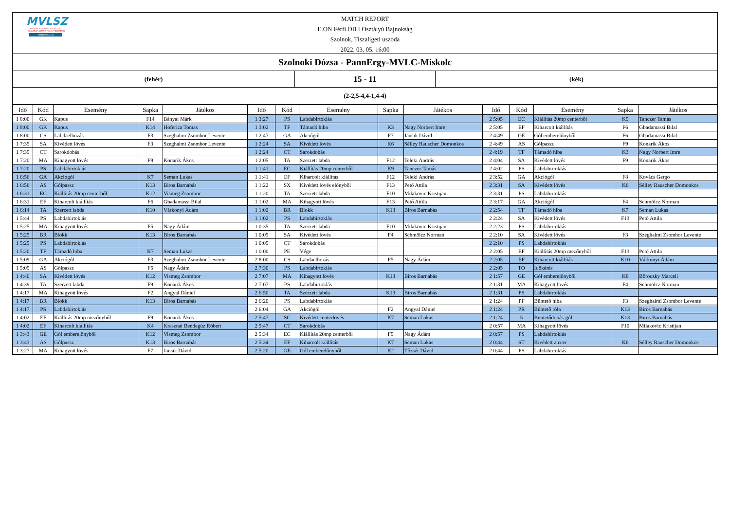MVLSZ
MAGYAR VÍZILABDA SZÖVETSÉG
HUNGARIAN WATER POLO FEDERATION
WATERPOLO.HU
MATCH REPORT
E.ON Férfi OB I Osztályú Bajnokság
Szolnok, Tiszaligeti uszoda
2022. 03. 05. 16:00
Szolnoki Dózsa - PannErgy-MVLC-Miskolc
(fehér)
15 - 11
(kék)
(2-2,5-4,4-1,4-4)
| Idő | Kód | Esemény | Sapka | Játékos | Idő | Kód | Esemény | Sapka | Játékos | Idő | Kód | Esemény | Sapka | Játékos |
| --- | --- | --- | --- | --- | --- | --- | --- | --- | --- | --- | --- | --- | --- | --- |
| 1 8:00 | GK | Kapus | F14 | Bányai Márk | 1 3:27 | PS | Labdabirtoklás | | | 2 5:05 | EC | Kiállítás 20mp centerből | K9 | Tanczer Tamás |
| 1 8:00 | GK | Kapus | K14 | Hoferica Tomas | 1 3:02 | TF | Támadó hiba | K3 | Nagy Norbert Imre | 2 5:05 | EF | Kiharcolt kiállítás | F6 | Gbadamassi Bilal |
| 1 8:00 | CS | Labdaelhozás | F3 | Szeghalmi Zsombor Levente | 1 2:47 | GA | Akciógól | F7 | Jansik Dávid | 2 4:49 | GE | Gól emberelőnyből | F6 | Gbadamassi Bilal |
| 1 7:35 | SA | Kivédett lövés | F3 | Szeghalmi Zsombor Levente | 1 2:24 | SA | Kivédett lövés | K6 | Sélley Rauscher Domonkos | 2 4:49 | AS | Gólpassz | F9 | Konarik Ákos |
| 1 7:35 | CT | Sarokdobás | | | 1 2:24 | CT | Sarokdobás | | | 2 4:19 | TF | Támadó hiba | K3 | Nagy Norbert Imre |
| 1 7:20 | MA | Kihagyott lövés | F9 | Konarik Ákos | 1 2:05 | TA | Szerzett labda | F12 | Teleki András | 2 4:04 | SA | Kivédett lövés | F9 | Konarik Ákos |
| 1 7:20 | PS | Labdabirtoklás | | | 1 1:41 | EC | Kiállítás 20mp centerből | K9 | Tanczer Tamás | 2 4:02 | PS | Labdabirtoklás | | |
| 1 6:56 | GA | Akciógól | K7 | Seman Lukas | 1 1:41 | EF | Kiharcolt kiállítás | F12 | Teleki András | 2 3:52 | GA | Akciógól | F8 | Kovács Gergő |
| 1 6:56 | AS | Gólpassz | K13 | Biros Barnabás | 1 1:22 | SX | Kivédett lövés előnyből | F13 | Pető Attila | 2 3:31 | SA | Kivédett lövés | K6 | Sélley Rauscher Domonkos |
| 1 6:31 | EC | Kiállítás 20mp centerből | K12 | Vismeg Zsombor | 1 1:20 | TA | Szerzett labda | F10 | Milakovic Kristijan | 2 3:31 | PS | Labdabirtoklás | | |
| 1 6:31 | EF | Kiharcolt kiállítás | F6 | Gbadamassi Bilal | 1 1:02 | MA | Kihagyott lövés | F13 | Pető Attila | 2 3:17 | GA | Akciógól | F4 | Schmölcz Norman |
| 1 6:14 | TA | Szerzett labda | K10 | Várkonyi Ádám | 1 1:02 | BR | Blokk | K13 | Biros Barnabás | 2 2:54 | TF | Támadó hiba | K7 | Seman Lukas |
| 1 5:44 | PS | Labdabirtoklás | | | 1 1:02 | PS | Labdabirtoklás | | | 2 2:24 | SA | Kivédett lövés | F13 | Pető Attila |
| 1 5:25 | MA | Kihagyott lövés | F5 | Nagy Ádám | 1 0:35 | TA | Szerzett labda | F10 | Milakovic Kristijan | 2 2:23 | PS | Labdabirtoklás | | |
| 1 5:25 | BR | Blokk | K13 | Biros Barnabás | 1 0:05 | SA | Kivédett lövés | F4 | Schmölcz Norman | 2 2:10 | SA | Kivédett lövés | F3 | Szeghalmi Zsombor Levente |
| 1 5:25 | PS | Labdabirtoklás | | | 1 0:05 | CT | Sarokdobás | | | 2 2:10 | PS | Labdabirtoklás | | |
| 1 5:20 | TF | Támadó hiba | K7 | Seman Lukas | 1 0:00 | PE | Vége | | | 2 2:05 | EF | Kiállítás 20mp mezőnyből | F13 | Pető Attila |
| 1 5:09 | GA | Akciógól | F3 | Szeghalmi Zsombor Levente | 2 8:00 | CS | Labdaelhozás | F5 | Nagy Ádám | 2 2:05 | EF | Kiharcolt kiállítás | K10 | Várkonyi Ádám |
| 1 5:09 | AS | Gólpassz | F5 | Nagy Ádám | 2 7:30 | PS | Labdabirtoklás | | | 2 2:05 | TO | Időkérés | | |
| 1 4:40 | SA | Kivédett lövés | K12 | Vismeg Zsombor | 2 7:07 | MA | Kihagyott lövés | K13 | Biros Barnabás | 2 1:57 | GE | Gól emberelőnyből | K8 | Böröczky Marcell |
| 1 4:39 | TA | Szerzett labda | F9 | Konarik Ákos | 2 7:07 | PS | Labdabirtoklás | | | 2 1:31 | MA | Kihagyott lövés | F4 | Schmölcz Norman |
| 1 4:17 | MA | Kihagyott lövés | F2 | Angyal Dániel | 2 6:50 | TA | Szerzett labda | K13 | Biros Barnabás | 2 1:31 | PS | Labdabirtoklás | | |
| 1 4:17 | BR | Blokk | K13 | Biros Barnabás | 2 6:20 | PS | Labdabirtoklás | | | 2 1:24 | PF | Büntető hiba | F3 | Szeghalmi Zsombor Levente |
| 1 4:17 | PS | Labdabirtoklás | | | 2 6:04 | GA | Akciógól | F2 | Angyal Dániel | 2 1:24 | PR | Büntető róla | K13 | Biros Barnabás |
| 1 4:02 | EF | Kiállítás 20mp mezőnyből | F9 | Konarik Ákos | 2 5:47 | SC | Kivédett centerlövés | K7 | Seman Lukas | 2 1:24 | 5 | Büntetődobás-gól | K13 | Biros Barnabás |
| 1 4:02 | EF | Kiharcolt kiállítás | K4 | Krasznai Bendegúz Róbert | 2 5:47 | CT | Sarokdobás | | | 2 0:57 | MA | Kihagyott lövés | F10 | Milakovic Kristijan |
| 1 3:43 | GE | Gól emberelőnyből | K12 | Vismeg Zsombor | 2 5:34 | EC | Kiállítás 20mp centerből | F5 | Nagy Ádám | 2 0:57 | PS | Labdabirtoklás | | |
| 1 3:43 | AS | Gólpassz | K13 | Biros Barnabás | 2 5:34 | EF | Kiharcolt kiállítás | K7 | Seman Lukas | 2 0:44 | ST | Kivédett ziccer | K6 | Sélley Rauscher Domonkos |
| 1 3:27 | MA | Kihagyott lövés | F7 | Jansik Dávid | 2 5:20 | GE | Gól emberelőnyből | K2 | Tőzsér Dávid | 2 0:44 | PS | Labdabirtoklás | | |